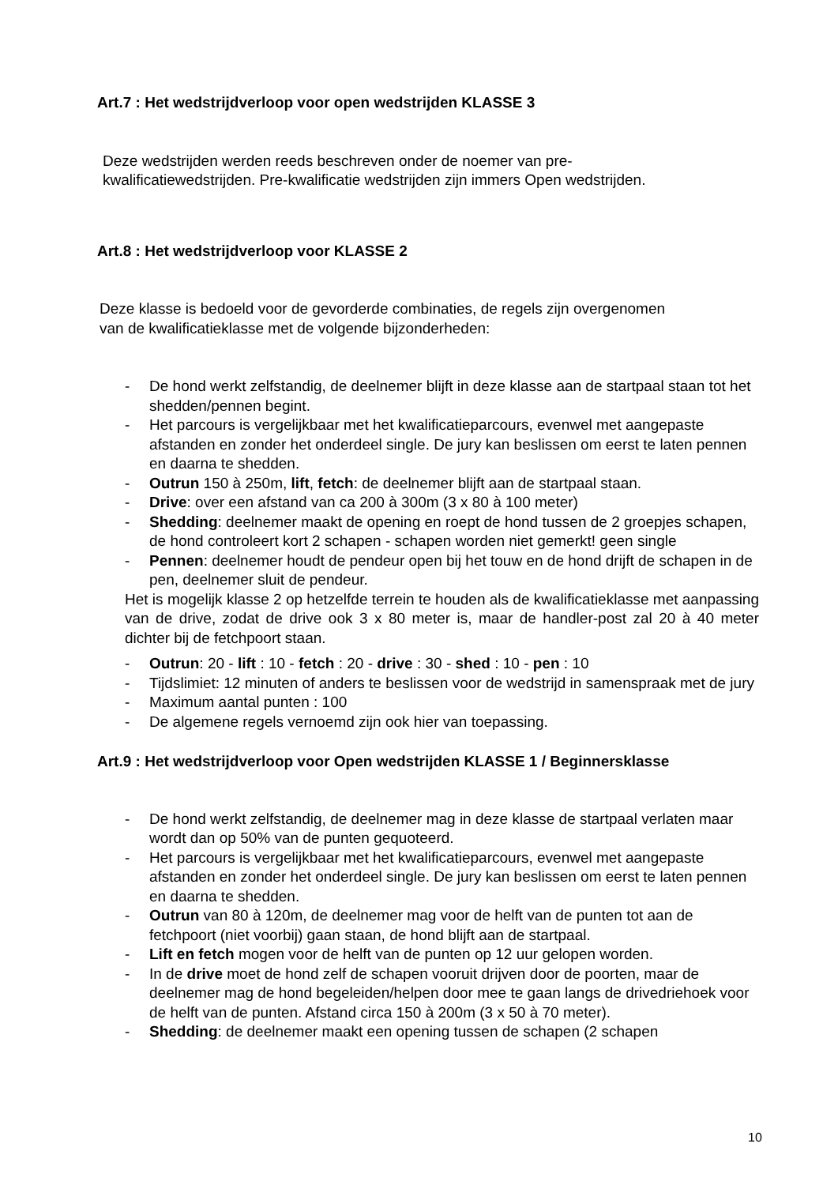Art.7 : Het wedstrijdverloop voor open wedstrijden KLASSE 3
Deze wedstrijden werden reeds beschreven onder de noemer van pre-
kwalificatiewedstrijden. Pre-kwalificatie wedstrijden zijn immers Open wedstrijden.
Art.8 : Het wedstrijdverloop voor KLASSE 2
Deze klasse is bedoeld voor de gevorderde combinaties, de regels zijn overgenomen
van de kwalificatieklasse met de volgende bijzonderheden:
- De hond werkt zelfstandig, de deelnemer blijft in deze klasse aan de startpaal staan tot het shedden/pennen begint.
- Het parcours is vergelijkbaar met het kwalificatieparcours, evenwel met aangepaste afstanden en zonder het onderdeel single. De jury kan beslissen om eerst te laten pennen en daarna te shedden.
- Outrun 150 à 250m, lift, fetch: de deelnemer blijft aan de startpaal staan.
- Drive: over een afstand van ca 200 à 300m (3 x 80 à 100 meter)
- Shedding: deelnemer maakt de opening en roept de hond tussen de 2 groepjes schapen, de hond controleert kort 2 schapen - schapen worden niet gemerkt! geen single
- Pennen: deelnemer houdt de pendeur open bij het touw en de hond drijft de schapen in de pen, deelnemer sluit de pendeur.
Het is mogelijk klasse 2 op hetzelfde terrein te houden als de kwalificatieklasse met aanpassing van de drive, zodat de drive ook 3 x 80 meter is, maar de handler-post zal 20 à 40 meter dichter bij de fetchpoort staan.
- Outrun: 20 - lift : 10 - fetch : 20 - drive : 30 - shed : 10 - pen : 10
- Tijdslimiet: 12 minuten of anders te beslissen voor de wedstrijd in samenspraak met de jury
- Maximum aantal punten : 100
- De algemene regels vernoemd zijn ook hier van toepassing.
Art.9 : Het wedstrijdverloop voor Open wedstrijden KLASSE 1 / Beginnersklasse
- De hond werkt zelfstandig, de deelnemer mag in deze klasse de startpaal verlaten maar wordt dan op 50% van de punten gequoteerd.
- Het parcours is vergelijkbaar met het kwalificatieparcours, evenwel met aangepaste afstanden en zonder het onderdeel single. De jury kan beslissen om eerst te laten pennen en daarna te shedden.
- Outrun van 80 à 120m, de deelnemer mag voor de helft van de punten tot aan de fetchpoort (niet voorbij) gaan staan, de hond blijft aan de startpaal.
- Lift en fetch mogen voor de helft van de punten op 12 uur gelopen worden.
- In de drive moet de hond zelf de schapen vooruit drijven door de poorten, maar de deelnemer mag de hond begeleiden/helpen door mee te gaan langs de drivedriehoek voor de helft van de punten. Afstand circa 150 à 200m (3 x 50 à 70 meter).
- Shedding: de deelnemer maakt een opening tussen de schapen (2 schapen
10